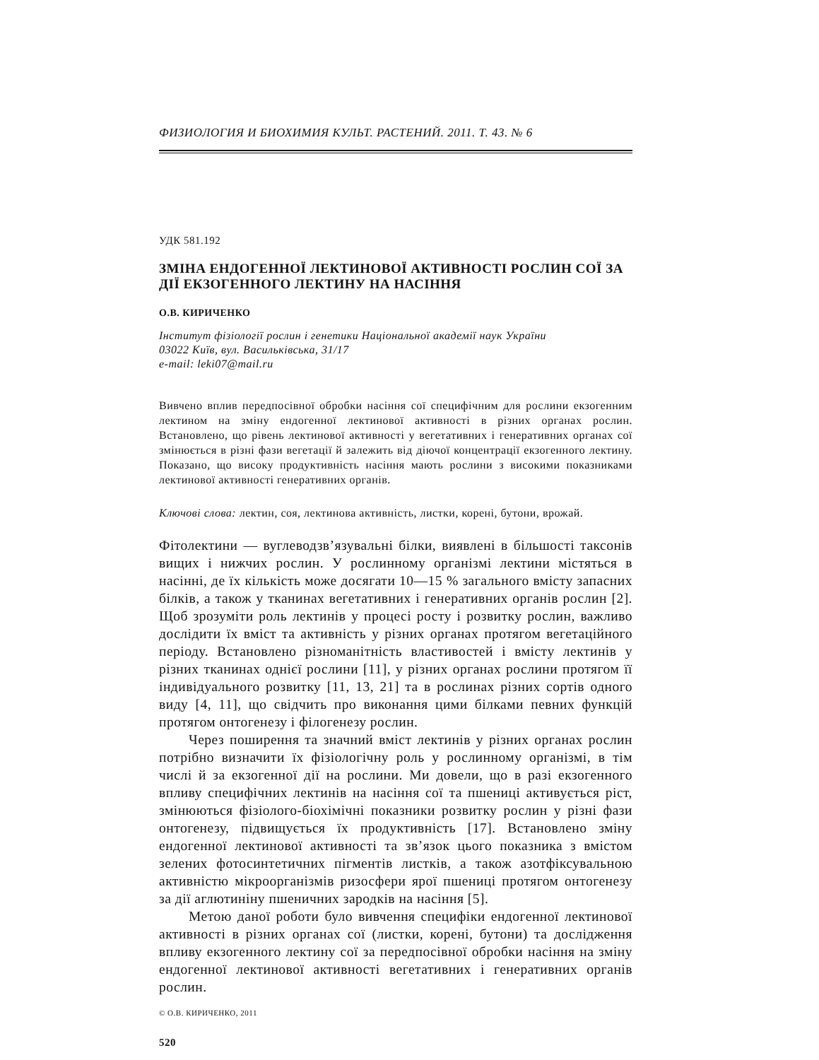ФИЗИОЛОГИЯ И БИОХИМИЯ КУЛЬТ. РАСТЕНИЙ. 2011. Т. 43. № 6
УДК 581.192
ЗМІНА ЕНДОГЕННОЇ ЛЕКТИНОВОЇ АКТИВНОСТІ РОСЛИН СОЇ ЗА ДІЇ ЕКЗОГЕННОГО ЛЕКТИНУ НА НАСІННЯ
О.В. КИРИЧЕНКО
Інститут фізіології рослин і генетики Національної академії наук України
03022 Київ, вул. Васильківська, 31/17
e-mail: leki07@mail.ru
Вивчено вплив передпосівної обробки насіння сої специфічним для рослини екзогенним лектином на зміну ендогенної лектинової активності в різних органах рослин. Встановлено, що рівень лектинової активності у вегетативних і генеративних органах сої змінюється в різні фази вегетації й залежить від діючої концентрації екзогенного лектину. Показано, що високу продуктивність насіння мають рослини з високими показниками лектинової активності генеративних органів.
Ключові слова: лектин, соя, лектинова активність, листки, корені, бутони, врожай.
Фітолектини — вуглеводзв’язувальні білки, виявлені в більшості таксонів вищих і нижчих рослин. У рослинному організмі лектини містяться в насінні, де їх кількість може досягати 10—15 % загального вмісту запасних білків, а також у тканинах вегетативних і генеративних органів рослин [2]. Щоб зрозуміти роль лектинів у процесі росту і розвитку рослин, важливо дослідити їх вміст та активність у різних органах протягом вегетаційного періоду. Встановлено різноманітність властивостей і вмісту лектинів у різних тканинах однієї рослини [11], у різних органах рослини протягом її індивідуального розвитку [11, 13, 21] та в рослинах різних сортів одного виду [4, 11], що свідчить про виконання цими білками певних функцій протягом онтогенезу і філогенезу рослин.
Через поширення та значний вміст лектинів у різних органах рослин потрібно визначити їх фізіологічну роль у рослинному організмі, в тім числі й за екзогенної дії на рослини. Ми довели, що в разі екзогенного впливу специфічних лектинів на насіння сої та пшениці активується ріст, змінюються фізіолого-біохімічні показники розвитку рослин у різні фази онтогенезу, підвищується їх продуктивність [17]. Встановлено зміну ендогенної лектинової активності та зв’язок цього показника з вмістом зелених фотосинтетичних пігментів листків, а також азотфіксувальною активністю мікроорганізмів ризосфери ярої пшениці протягом онтогенезу за дії аглютиніну пшеничних зародків на насіння [5].
Метою даної роботи було вивчення специфіки ендогенної лектинової активності в різних органах сої (листки, корені, бутони) та дослідження впливу екзогенного лектину сої за передпосівної обробки насіння на зміну ендогенної лектинової активності вегетативних і генеративних органів рослин.
© О.В. КИРИЧЕНКО, 2011
520